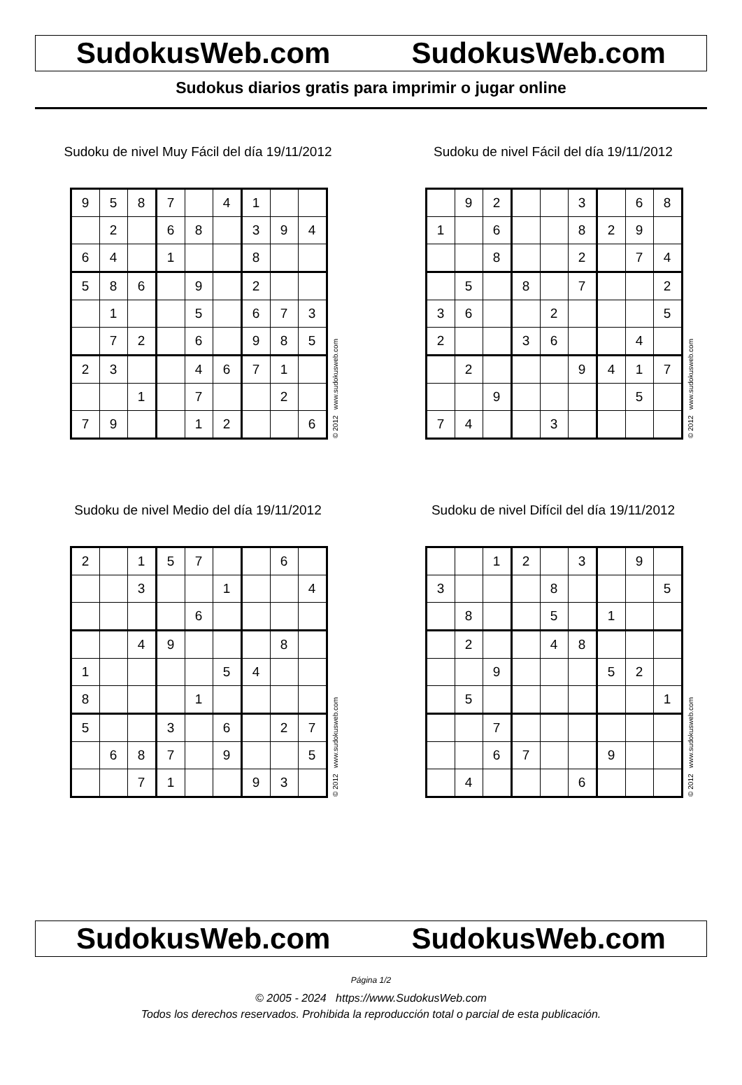SudokusWeb.com SudokusWeb.com
Sudokus diarios gratis para imprimir o jugar online
Sudoku de nivel Muy Fácil del día 19/11/2012
| 9 | 5 | 8 | 7 | | 4 | 1 | | |
| | 2 | | 6 | 8 | | 3 | 9 | 4 |
| 6 | 4 | | 1 | | | 8 | | |
| 5 | 8 | 6 | | 9 | | 2 | | |
| | 1 | | | 5 | | 6 | 7 | 3 |
| | 7 | 2 | | 6 | | 9 | 8 | 5 |
| 2 | 3 | | | 4 | 6 | 7 | 1 | |
| | | 1 | | 7 | | | 2 | |
| 7 | 9 | | | 1 | 2 | | | 6 |
© 2012 www.sudokusweb.com
Sudoku de nivel Fácil del día 19/11/2012
| | 9 | 2 | | | 3 | | 6 | 8 |
| 1 | | 6 | | | 8 | 2 | 9 | |
| | | 8 | | | 2 | | 7 | 4 |
| | 5 | | 8 | | 7 | | | 2 |
| 3 | 6 | | | 2 | | | | 5 |
| 2 | | | 3 | 6 | | | 4 | |
| | 2 | | | | 9 | 4 | 1 | 7 |
| | | 9 | | | | | 5 | |
| 7 | 4 | | | 3 | | | | |
© 2012 www.sudokusweb.com
Sudoku de nivel Medio del día 19/11/2012
| 2 | | 1 | 5 | 7 | | | 6 | |
| | | 3 | | | 1 | | | 4 |
| | | | | 6 | | | | |
| | | 4 | 9 | | | | 8 | |
| 1 | | | | | 5 | 4 | | |
| 8 | | | | 1 | | | | |
| 5 | | | 3 | | 6 | | 2 | 7 |
| | 6 | 8 | 7 | | 9 | | | 5 |
| | | 7 | 1 | | | 9 | 3 | |
© 2012 www.sudokusweb.com
Sudoku de nivel Difícil del día 19/11/2012
| | | 1 | 2 | | 3 | | 9 | |
| 3 | | | | 8 | | | | 5 |
| | 8 | | | 5 | | 1 | | |
| | 2 | | | 4 | 8 | | | |
| | | 9 | | | | 5 | 2 | |
| | 5 | | | | | | | 1 |
| | | 7 | | | | | | |
| | | 6 | 7 | | | 9 | | |
| | 4 | | | | 6 | | | |
© 2012 www.sudokusweb.com
SudokusWeb.com SudokusWeb.com
Página 1/2
© 2005 - 2024 https://www.SudokusWeb.com
Todos los derechos reservados. Prohibida la reproducción total o parcial de esta publicación.